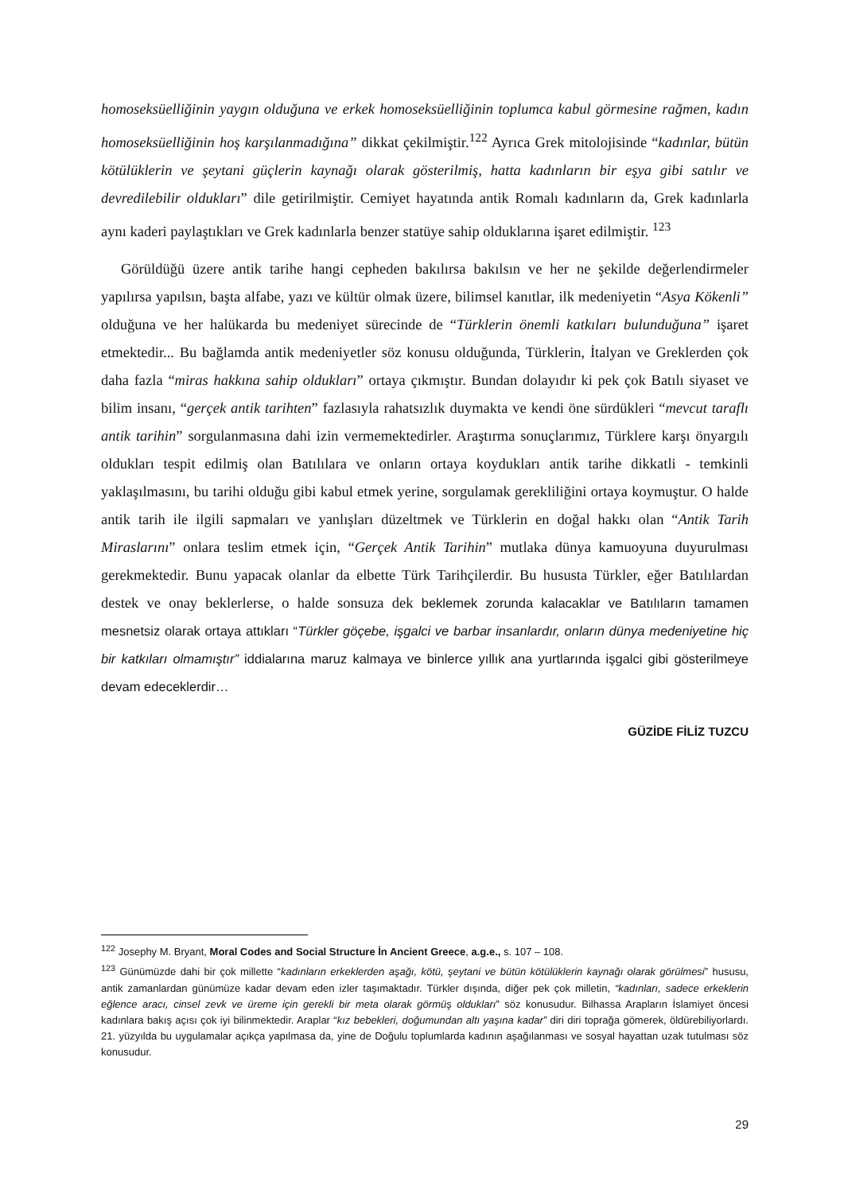homoseksüelliğinin yaygın olduğuna ve erkek homoseksüelliğinin toplumca kabul görmesine rağmen, kadın homoseksüelliğinin hoş karşılanmadığına” dikkat çekilmiştir.<sup>122</sup> Ayrıca Grek mitolojisinde “kadınlar, bütün kötülüklerin ve şeytani güçlerin kaynağı olarak gösterilmiş, hatta kadınların bir eşya gibi satılır ve devredilebilir oldukları” dile getirilmiştir. Cemiyet hayatında antik Romalı kadınların da, Grek kadınlarla aynı kaderi paylaştıkları ve Grek kadınlarla benzer statüye sahip olduklarına işaret edilmiştir. <sup>123</sup>
Görüldüğü üzere antik tarihe hangi cepheden bakılırsa bakılsın ve her ne şekilde değerlendirmeler yapılırsa yapılsın, başta alfabe, yazı ve kültür olmak üzere, bilimsel kanıtlar, ilk medeniyetin “Asya Kökenli” olduğuna ve her halükarda bu medeniyet sürecinde de “Türklerin önemli katkıları bulunduğuna” işaret etmektedir... Bu bağlamda antik medeniyetler söz konusu olduğunda, Türklerin, İtalyan ve Greklerden çok daha fazla “miras hakkına sahip oldukları” ortaya çıkmıştır. Bundan dolayıdır ki pek çok Batılı siyaset ve bilim insanı, “gerçek antik tarihten” fazlasıyla rahatsızlık duymakta ve kendi öne sürdükleri “mevcut taraflı antik tarihin” sorgulanmasına dahi izin vermemektedirler. Araştırma sonuçlarımız, Türklere karşı önyargılı oldukları tespit edilmiş olan Batılılara ve onların ortaya koydukları antik tarihe dikkatli - temkinli yaklaşılmasını, bu tarihi olduğu gibi kabul etmek yerine, sorgulamak gerekliliğini ortaya koymuştur. O halde antik tarih ile ilgili sapmaları ve yanlışları düzeltmek ve Türklerin en doğal hakkı olan “Antik Tarih Miraslarını” onlara teslim etmek için, “Gerçek Antik Tarihin” mutlaka dünya kamuoyuna duyurulması gerekmektedir. Bunu yapacak olanlar da elbette Türk Tarihçilerdir. Bu hususta Türkler, eğer Batılılardan destek ve onay beklerlerse, o halde sonsuza dek beklemek zorunda kalacaklar ve Batılıların tamamen mesnetsiz olarak ortaya attıkları “Türkler göçebe, işgalci ve barbar insanlardır, onların dünya medeniyetine hiç bir katkıları olmamıştır” iddialarına maruz kalmaya ve binlerce yıllık ana yurtlarında işgalci gibi gösterilmeye devam edeceklerdir…
GÜZİDE FİLİZ TUZCU
<sup>122</sup> Josephy M. Bryant, Moral Codes and Social Structure İn Ancient Greece, a.g.e., s. 107 – 108.
<sup>123</sup> Günümüzde dahi bir çok millette “kadınların erkeklerden aşağı, kötü, şeytani ve bütün kötülüklerin kaynağı olarak görülmesi” hususu, antik zamanlardan günümüze kadar devam eden izler taşımaktadır. Türkler dışında, diğer pek çok milletin, “kadınları, sadece erkeklerin eğlence aracı, cinsel zevk ve üreme için gerekli bir meta olarak görmüş oldukları” söz konusudur. Bilhassa Arapların İslamiyet öncesi kadınlara bakış açısı çok iyi bilinmektedir. Araplar “kız bebekleri, doğumundan altı yaşına kadar” diri diri toprağa gömerek, öldürebiliyorlardı. 21. yüzyılda bu uygulamalar açıkça yapılmasa da, yine de Doğulu toplumlarda kadının aşağılanması ve sosyal hayattan uzak tutulması söz konusudur.
29